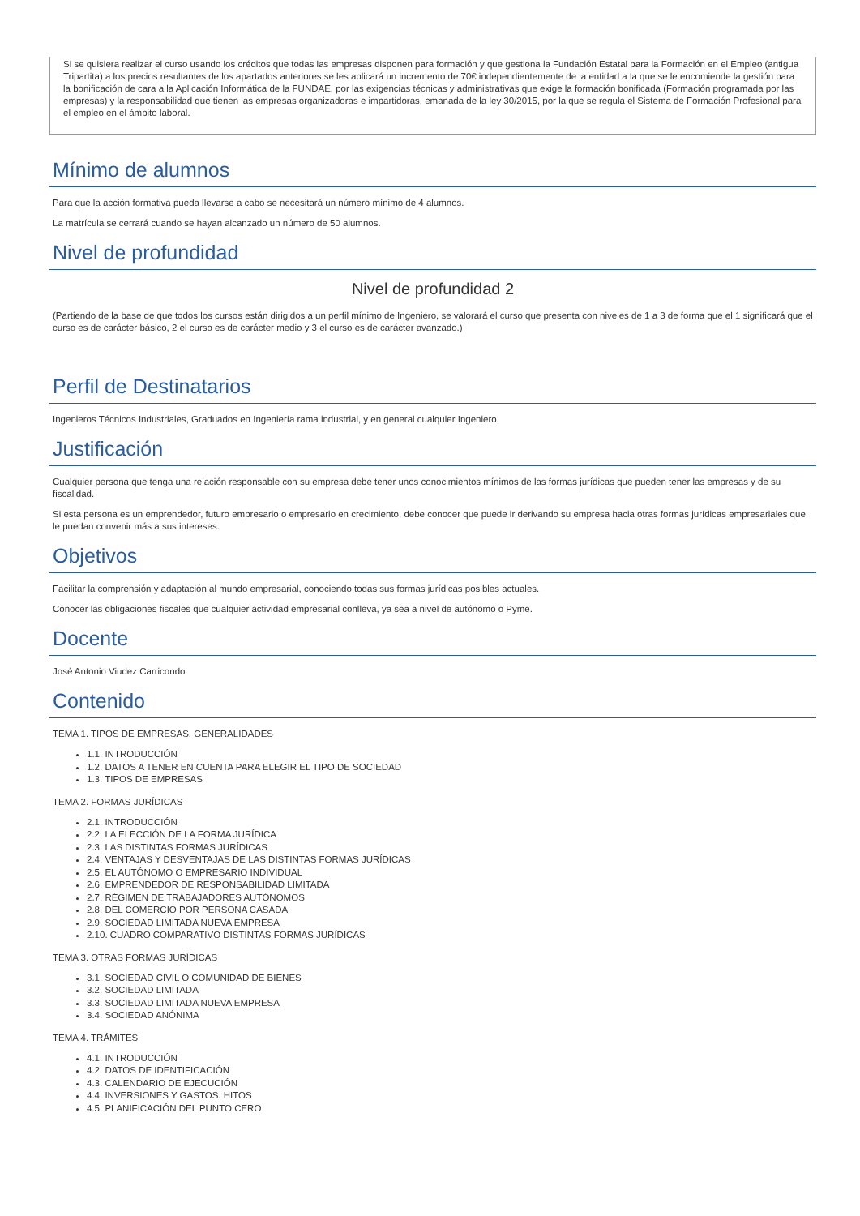Si se quisiera realizar el curso usando los créditos que todas las empresas disponen para formación y que gestiona la Fundación Estatal para la Formación en el Empleo (antigua Tripartita) a los precios resultantes de los apartados anteriores se les aplicará un incremento de 70€ independientemente de la entidad a la que se le encomiende la gestión para la bonificación de cara a la Aplicación Informática de la FUNDAE, por las exigencias técnicas y administrativas que exige la formación bonificada (Formación programada por las empresas) y la responsabilidad que tienen las empresas organizadoras e impartidoras, emanada de la ley 30/2015, por la que se regula el Sistema de Formación Profesional para el empleo en el ámbito laboral.
Mínimo de alumnos
Para que la acción formativa pueda llevarse a cabo se necesitará un número mínimo de 4 alumnos.
La matrícula se cerrará cuando se hayan alcanzado un número de 50 alumnos.
Nivel de profundidad
Nivel de profundidad 2
(Partiendo de la base de que todos los cursos están dirigidos a un perfil mínimo de Ingeniero, se valorará el curso que presenta con niveles de 1 a 3 de forma que el 1 significará que el curso es de carácter básico, 2 el curso es de carácter medio y 3 el curso es de carácter avanzado.)
Perfil de Destinatarios
Ingenieros Técnicos Industriales, Graduados en Ingeniería rama industrial, y en general cualquier Ingeniero.
Justificación
Cualquier persona que tenga una relación responsable con su empresa debe tener unos conocimientos mínimos de las formas jurídicas que pueden tener las empresas y de su fiscalidad.
Si esta persona es un emprendedor, futuro empresario o empresario en crecimiento, debe conocer que puede ir derivando su empresa hacia otras formas jurídicas empresariales que le puedan convenir más a sus intereses.
Objetivos
Facilitar la comprensión y adaptación al mundo empresarial, conociendo todas sus formas jurídicas posibles actuales.
Conocer las obligaciones fiscales que cualquier actividad empresarial conlleva, ya sea a nivel de autónomo o Pyme.
Docente
José Antonio Viudez Carricondo
Contenido
TEMA 1. TIPOS DE EMPRESAS. GENERALIDADES
1.1. INTRODUCCIÓN
1.2. DATOS A TENER EN CUENTA PARA ELEGIR EL TIPO DE SOCIEDAD
1.3. TIPOS DE EMPRESAS
TEMA 2. FORMAS JURÍDICAS
2.1. INTRODUCCIÓN
2.2. LA ELECCIÓN DE LA FORMA JURÍDICA
2.3. LAS DISTINTAS FORMAS JURÍDICAS
2.4. VENTAJAS Y DESVENTAJAS DE LAS DISTINTAS FORMAS JURÍDICAS
2.5. EL AUTÓNOMO O EMPRESARIO INDIVIDUAL
2.6. EMPRENDEDOR DE RESPONSABILIDAD LIMITADA
2.7. RÉGIMEN DE TRABAJADORES AUTÓNOMOS
2.8. DEL COMERCIO POR PERSONA CASADA
2.9. SOCIEDAD LIMITADA NUEVA EMPRESA
2.10. CUADRO COMPARATIVO DISTINTAS FORMAS JURÍDICAS
TEMA 3. OTRAS FORMAS JURÍDICAS
3.1. SOCIEDAD CIVIL O COMUNIDAD DE BIENES
3.2. SOCIEDAD LIMITADA
3.3. SOCIEDAD LIMITADA NUEVA EMPRESA
3.4. SOCIEDAD ANÓNIMA
TEMA 4. TRÁMITES
4.1. INTRODUCCIÓN
4.2. DATOS DE IDENTIFICACIÓN
4.3. CALENDARIO DE EJECUCIÓN
4.4. INVERSIONES Y GASTOS: HITOS
4.5. PLANIFICACIÓN DEL PUNTO CERO